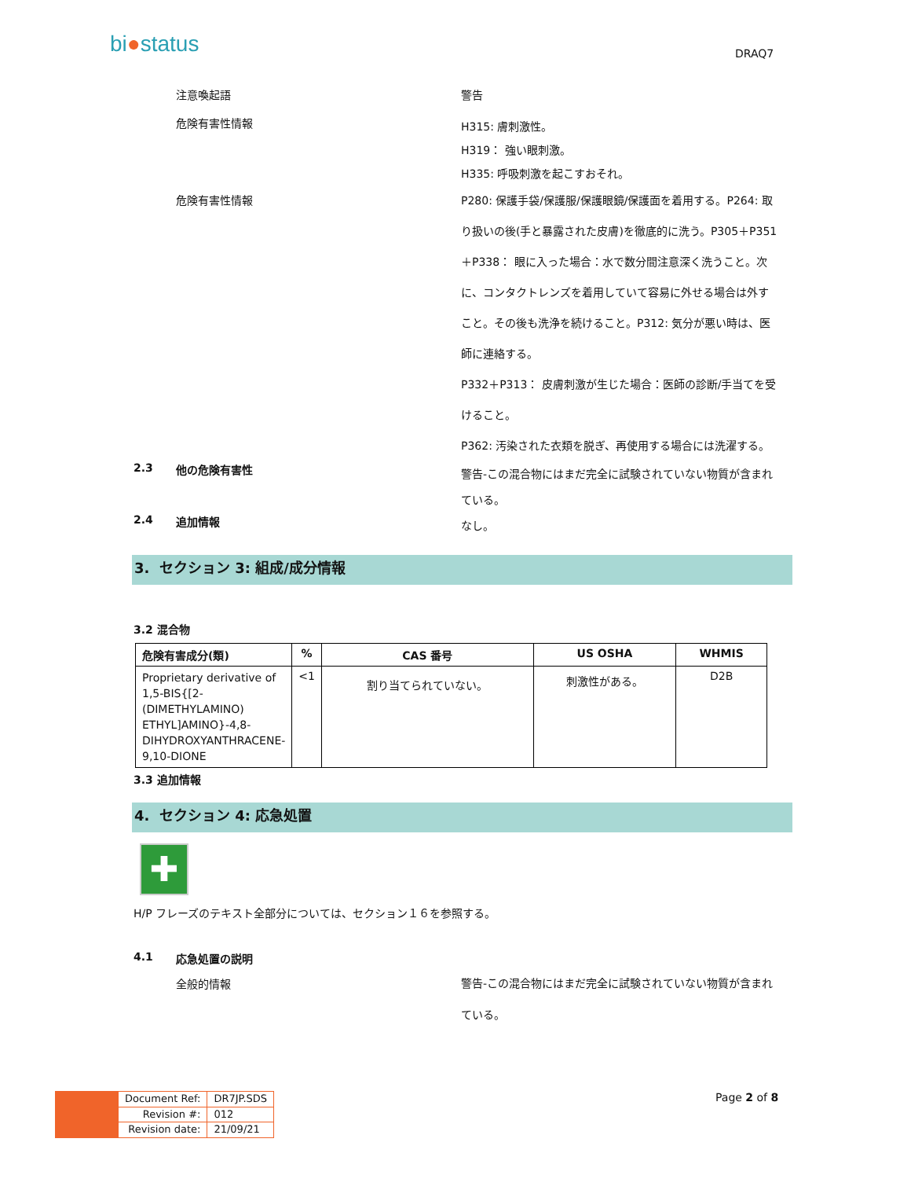bi●status DRAQ7
注意喚起語
警告
危険有害性情報
H315: 膚刺激性。
H319： 強い眼刺激。
H335: 呼吸刺激を起こすおそれ。
危険有害性情報
P280: 保護手袋/保護服/保護眼鏡/保護面を着用する。P264: 取り扱いの後(手と暴露された皮膚)を徹底的に洗う。P305＋P351＋P338： 眼に入った場合：水で数分間注意深く洗うこと。次に、コンタクトレンズを着用していて容易に外せる場合は外すこと。その後も洗浄を続けること。P312: 気分が悪い時は、医師に連絡する。
P332＋P313： 皮膚刺激が生じた場合：医師の診断/手当てを受けること。
P362: 汚染された衣類を脱ぎ、再使用する場合には洗濯する。
2.3 他の危険有害性
警告-この混合物にはまだ完全に試験されていない物質が含まれている。
2.4 追加情報
なし。
3. セクション 3: 組成/成分情報
3.2 混合物
| 危険有害成分(類) | % | CAS 番号 | US OSHA | WHMIS |
| --- | --- | --- | --- | --- |
| Proprietary derivative of 1,5-BIS{[2-(DIMETHYLAMINO) ETHYL]AMINO}-4,8-DIHYDROXYANTHRACENE-9,10-DIONE | <1 | 割り当てられていない。 | 刺激性がある。 | D2B |
3.3 追加情報
4. セクション 4: 応急処置
✚
H/P フレーズのテキスト全部分については、セクション１６を参照する。
4.1 応急処置の説明
全般的情報
警告-この混合物にはまだ完全に試験されていない物質が含まれている。
| Document Ref: | DR7JP.SDS |
| Revision #: | 012 |
| Revision date: | 21/09/21 |
Page 2 of 8